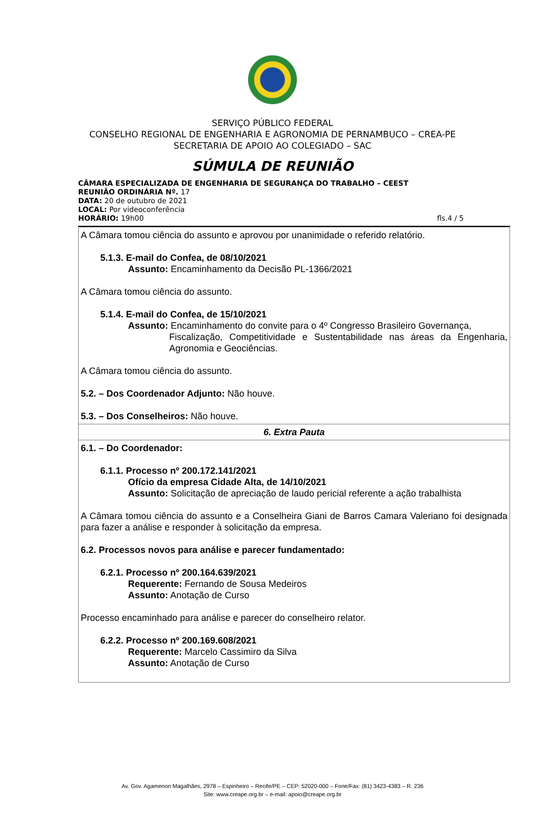SERVIÇO PÚBLICO FEDERAL
CONSELHO REGIONAL DE ENGENHARIA E AGRONOMIA DE PERNAMBUCO – CREA-PE
SECRETARIA DE APOIO AO COLEGIADO – SAC
SÚMULA DE REUNIÃO
CÂMARA ESPECIALIZADA DE ENGENHARIA DE SEGURANÇA DO TRABALHO – CEEST
REUNIÃO ORDINÁRIA Nº. 17
DATA: 20 de outubro de 2021
LOCAL: Por videoconferência
HORÁRIO: 19h00 fls.4 / 5
| A Câmara tomou ciência do assunto e aprovou por unanimidade o referido relatório. 5.1.3. E-mail do Confea, de 08/10/2021 Assunto: Encaminhamento da Decisão PL-1366/2021 A Câmara tomou ciência do assunto. 5.1.4. E-mail do Confea, de 15/10/2021 Assunto: Encaminhamento do convite para o 4º Congresso Brasileiro Governança, Fiscalização, Competitividade e Sustentabilidade nas áreas da Engenharia, Agronomia e Geociências. A Câmara tomou ciência do assunto. 5.2. – Dos Coordenador Adjunto: Não houve. 5.3. – Dos Conselheiros: Não houve. |
| 6. Extra Pauta |
| 6.1. – Do Coordenador: 6.1.1. Processo nº 200.172.141/2021 Ofício da empresa Cidade Alta, de 14/10/2021 Assunto: Solicitação de apreciação de laudo pericial referente a ação trabalhista A Câmara tomou ciência do assunto e a Conselheira Giani de Barros Camara Valeriano foi designada para fazer a análise e responder à solicitação da empresa. 6.2. Processos novos para análise e parecer fundamentado: 6.2.1. Processo nº 200.164.639/2021 Requerente: Fernando de Sousa Medeiros Assunto: Anotação de Curso Processo encaminhado para análise e parecer do conselheiro relator. 6.2.2. Processo nº 200.169.608/2021 Requerente: Marcelo Cassimiro da Silva Assunto: Anotação de Curso |
Av. Gov. Agamenon Magalhães, 2978 – Espinheiro – Recife/PE – CEP: 52020-000 – Fone/Fax: (81) 3423-4383 – R. 236
Site: www.creape.org.br – e-mail: apoio@creape.org.br